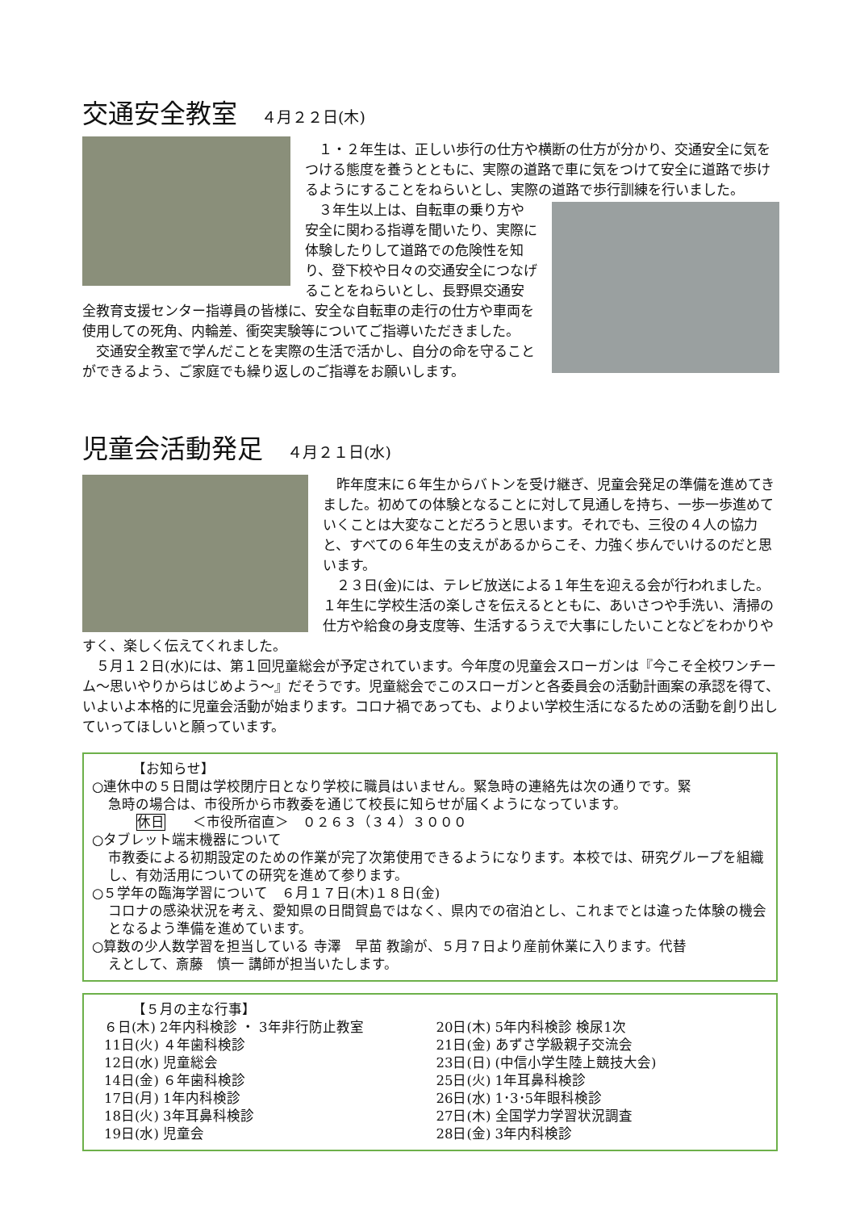交通安全教室 ４月２２日(木)
　１・２年生は、正しい歩行の仕方や横断の仕方が分かり、交通安全に気をつける態度を養うとともに、実際の道路で車に気をつけて安全に道路で歩けるようにすることをねらいとし、実際の道路で歩行訓練を行いました。
　３年生以上は、自転車の乗り方や安全に関わる指導を聞いたり、実際に体験したりして道路での危険性を知り、登下校や日々の交通安全につなげることをねらいとし、長野県交通安全教育支援センター指導員の皆様に、安全な自転車の走行の仕方や車両を使用しての死角、内輪差、衝突実験等についてご指導いただきました。
　交通安全教室で学んだことを実際の生活で活かし、自分の命を守ることができるよう、ご家庭でも繰り返しのご指導をお願いします。
児童会活動発足 ４月２１日(水)
　昨年度末に６年生からバトンを受け継ぎ、児童会発足の準備を進めてきました。初めての体験となることに対して見通しを持ち、一歩一歩進めていくことは大変なことだろうと思います。それでも、三役の４人の協力と、すべての６年生の支えがあるからこそ、力強く歩んでいけるのだと思います。
　２３日(金)には、テレビ放送による１年生を迎える会が行われました。１年生に学校生活の楽しさを伝えるとともに、あいさつや手洗い、清掃の仕方や給食の身支度等、生活するうえで大事にしたいことなどをわかりやすく、楽しく伝えてくれました。
　５月１２日(水)には、第１回児童総会が予定されています。今年度の児童会スローガンは『今こそ全校ワンチーム～思いやりからはじめよう～』だそうです。児童総会でこのスローガンと各委員会の活動計画案の承認を得て、いよいよ本格的に児童会活動が始まります。コロナ禍であっても、よりよい学校生活になるための活動を創り出していってほしいと願っています。
【お知らせ】
○連休中の５日間は学校閉庁日となり学校に職員はいません。緊急時の連絡先は次の通りです。緊
急時の場合は、市役所から市教委を通じて校長に知らせが届くようになっています。
休日　　＜市役所宿直＞　０２６３（３４）３０００
○タブレット端末機器について
市教委による初期設定のための作業が完了次第使用できるようになります。本校では、研究グループを組織し、有効活用についての研究を進めて参ります。
○５学年の臨海学習について　６月１７日(木)１８日(金)
コロナの感染状況を考え、愛知県の日間賀島ではなく、県内での宿泊とし、これまでとは違った体験の機会となるよう準備を進めています。
○算数の少人数学習を担当している 寺澤　早苗 教諭が、５月７日より産前休業に入ります。代替
えとして、斎藤　慎一 講師が担当いたします。
【５月の主な行事】
６日(木) 2年内科検診 ・ 3年非行防止教室
11日(火) ４年歯科検診
12日(水) 児童総会
14日(金) ６年歯科検診
17日(月) 1年内科検診
18日(火) 3年耳鼻科検診
19日(水) 児童会
20日(木) 5年内科検診 検尿1次
21日(金) あずさ学級親子交流会
23日(日) (中信小学生陸上競技大会)
25日(火) 1年耳鼻科検診
26日(水) 1･3･5年眼科検診
27日(木) 全国学力学習状況調査
28日(金) 3年内科検診